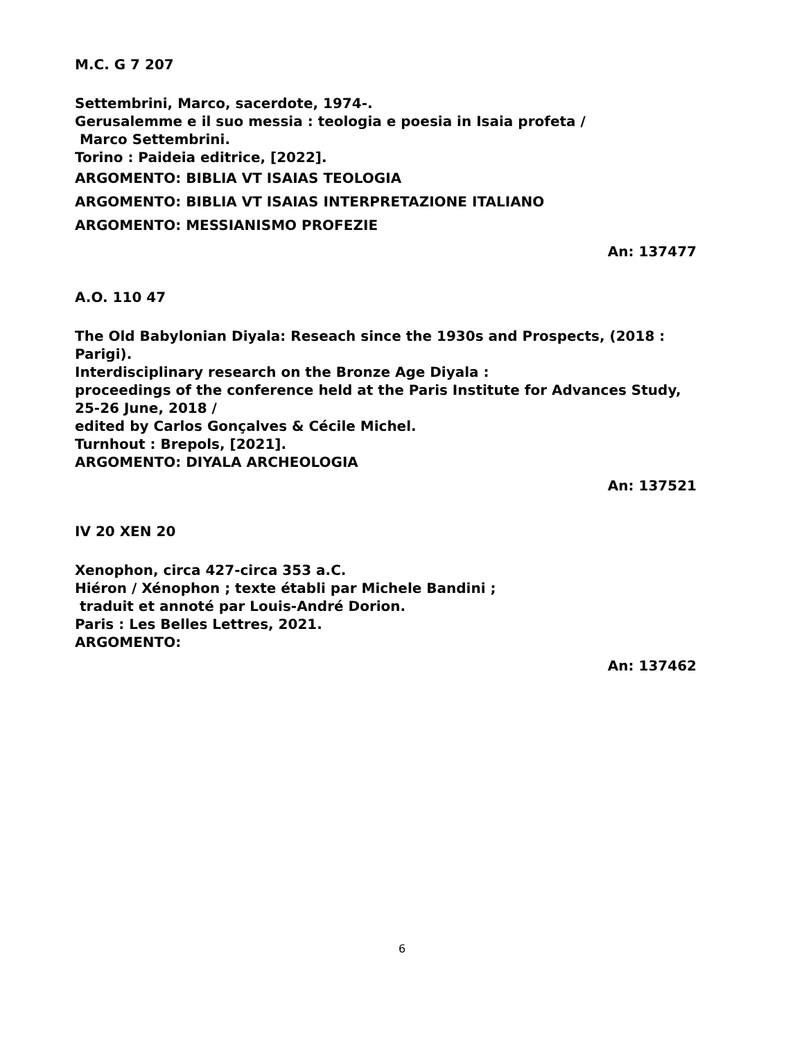M.C. G 7 207
Settembrini, Marco, sacerdote, 1974-.
Gerusalemme e il suo messia : teologia e poesia in Isaia profeta /
Marco Settembrini.
Torino : Paideia editrice, [2022].
ARGOMENTO: BIBLIA VT ISAIAS TEOLOGIA
ARGOMENTO: BIBLIA VT ISAIAS INTERPRETAZIONE ITALIANO
ARGOMENTO: MESSIANISMO PROFEZIE
An: 137477
A.O. 110 47
The Old Babylonian Diyala: Reseach since the 1930s and Prospects, (2018 : Parigi).
Interdisciplinary research on the Bronze Age Diyala :
proceedings of the conference held at the Paris Institute for Advances Study,
25-26 June, 2018 /
edited by Carlos Gonçalves & Cécile Michel.
Turnhout : Brepols, [2021].
ARGOMENTO: DIYALA ARCHEOLOGIA
An: 137521
IV 20 XEN 20
Xenophon, circa 427-circa 353 a.C.
Hiéron / Xénophon ; texte établi par Michele Bandini ;
traduit et annoté par Louis-André Dorion.
Paris : Les Belles Lettres, 2021.
ARGOMENTO:
An: 137462
6